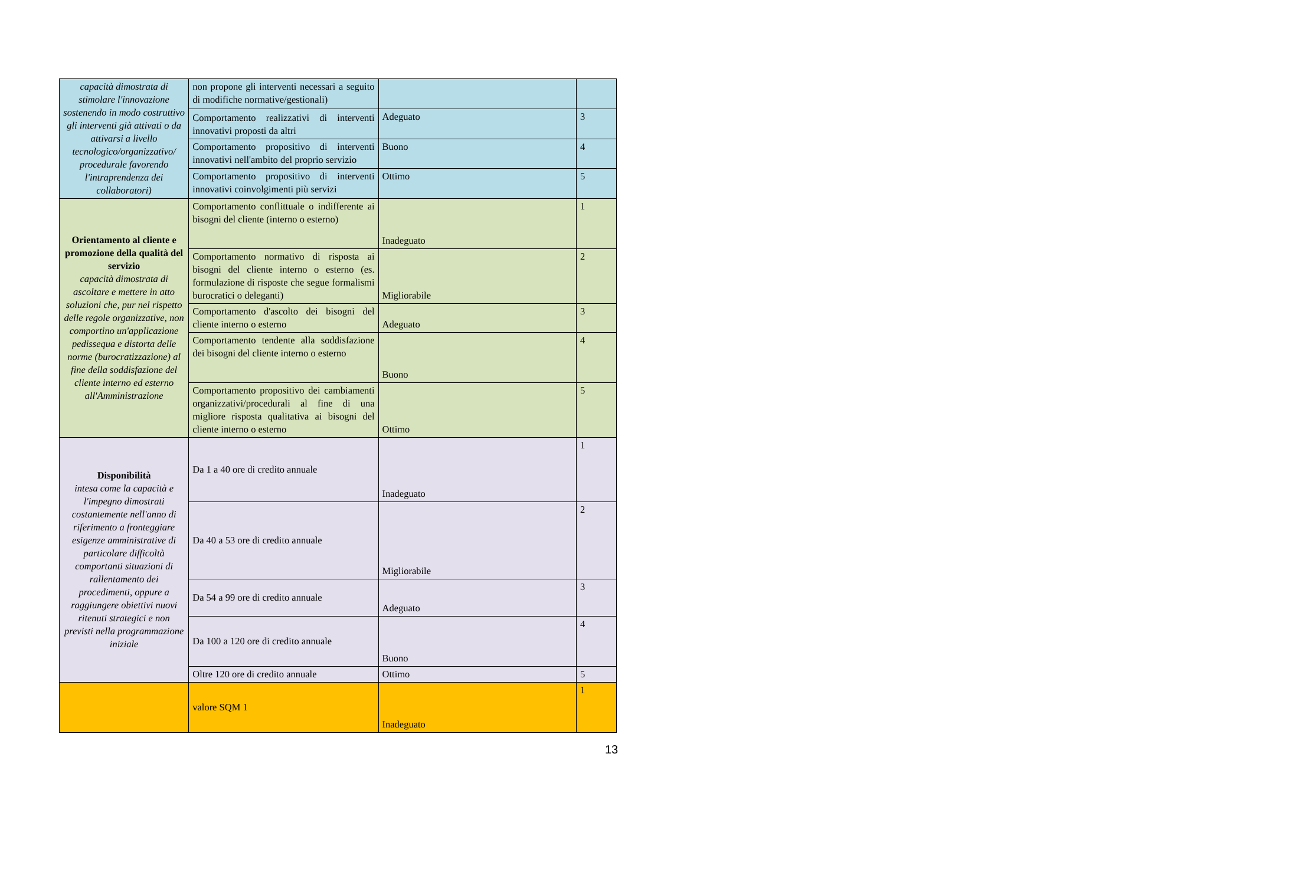| capacità dimostrata di stimolare l'innovazione sostenendo in modo costruttivo gli interventi già attivati o da attivarsi a livello tecnologico/organizzativo/ procedurale favorendo l'intraprendenza dei collaboratori) | non propone gli interventi necessari a seguito di modifiche normative/gestionali) | | |
| | Comportamento realizzativi di interventi innovativi proposti da altri | Adeguato | 3 |
| | Comportamento propositivo di interventi innovativi nell'ambito del proprio servizio | Buono | 4 |
| | Comportamento propositivo di interventi innovativi coinvolgimenti più servizi | Ottimo | 5 |
| Orientamento al cliente e promozione della qualità del servizio capacità dimostrata di ascoltare e mettere in atto soluzioni che, pur nel rispetto delle regole organizzative, non comportino un'applicazione pedissequa e distorta delle norme (burocratizzazione) al fine della soddisfazione del cliente interno ed esterno all'Amministrazione | Comportamento conflittuale o indifferente ai bisogni del cliente (interno o esterno) | Inadeguato | 1 |
| | Comportamento normativo di risposta ai bisogni del cliente interno o esterno (es. formulazione di risposte che segue formalismi burocratici o deleganti) | Migliorabile | 2 |
| | Comportamento d'ascolto dei bisogni del cliente interno o esterno | Adeguato | 3 |
| | Comportamento tendente alla soddisfazione dei bisogni del cliente interno o esterno | Buono | 4 |
| | Comportamento propositivo dei cambiamenti organizzativi/procedurali al fine di una migliore risposta qualitativa ai bisogni del cliente interno o esterno | Ottimo | 5 |
| Disponibilità intesa come la capacità e l'impegno dimostrati costantemente nell'anno di riferimento a fronteggiare esigenze amministrative di particolare difficoltà comportanti situazioni di rallentamento dei procedimenti, oppure a raggiungere obiettivi nuovi ritenuti strategici e non previsti nella programmazione iniziale | Da 1 a 40 ore di credito annuale | Inadeguato | 1 |
| | Da 40 a 53 ore di credito annuale | Migliorabile | 2 |
| | Da 54 a 99 ore di credito annuale | Adeguato | 3 |
| | Da 100 a 120 ore di credito annuale | Buono | 4 |
| | Oltre 120 ore di credito annuale | Ottimo | 5 |
| | valore SQM 1 | Inadeguato | 1 |
13